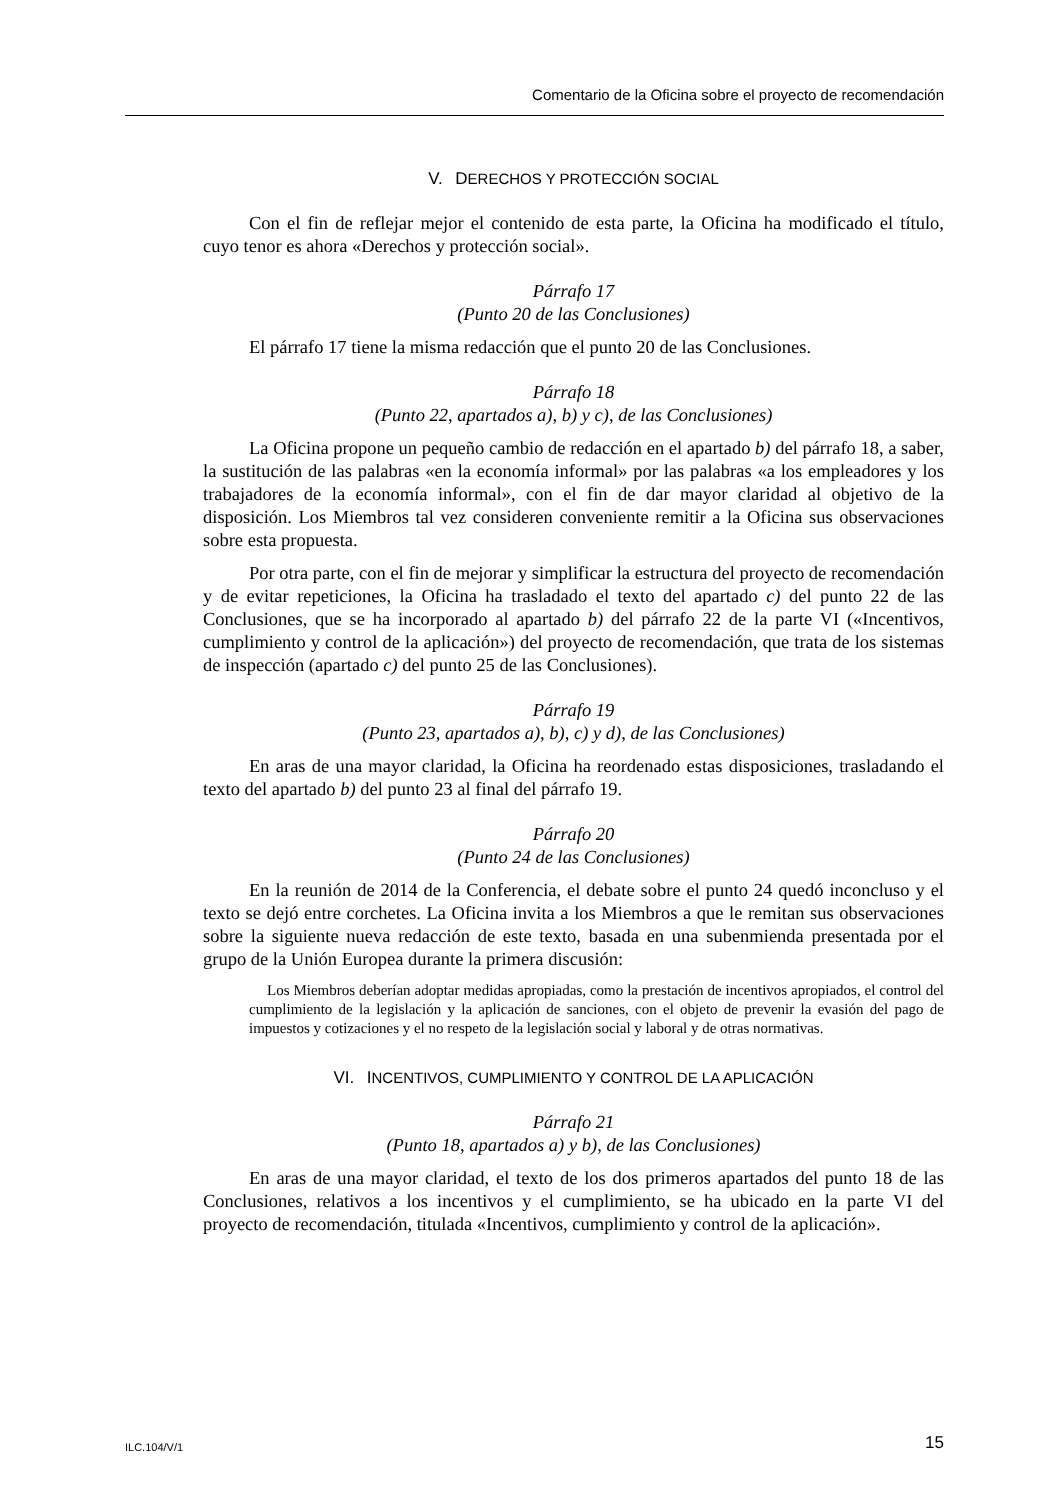Comentario de la Oficina sobre el proyecto de recomendación
V. DERECHOS Y PROTECCIÓN SOCIAL
Con el fin de reflejar mejor el contenido de esta parte, la Oficina ha modificado el título, cuyo tenor es ahora «Derechos y protección social».
Párrafo 17
(Punto 20 de las Conclusiones)
El párrafo 17 tiene la misma redacción que el punto 20 de las Conclusiones.
Párrafo 18
(Punto 22, apartados a), b) y c), de las Conclusiones)
La Oficina propone un pequeño cambio de redacción en el apartado b) del párrafo 18, a saber, la sustitución de las palabras «en la economía informal» por las palabras «a los empleadores y los trabajadores de la economía informal», con el fin de dar mayor claridad al objetivo de la disposición. Los Miembros tal vez consideren conveniente remitir a la Oficina sus observaciones sobre esta propuesta.
Por otra parte, con el fin de mejorar y simplificar la estructura del proyecto de recomendación y de evitar repeticiones, la Oficina ha trasladado el texto del apartado c) del punto 22 de las Conclusiones, que se ha incorporado al apartado b) del párrafo 22 de la parte VI («Incentivos, cumplimiento y control de la aplicación») del proyecto de recomendación, que trata de los sistemas de inspección (apartado c) del punto 25 de las Conclusiones).
Párrafo 19
(Punto 23, apartados a), b), c) y d), de las Conclusiones)
En aras de una mayor claridad, la Oficina ha reordenado estas disposiciones, trasladando el texto del apartado b) del punto 23 al final del párrafo 19.
Párrafo 20
(Punto 24 de las Conclusiones)
En la reunión de 2014 de la Conferencia, el debate sobre el punto 24 quedó inconcluso y el texto se dejó entre corchetes. La Oficina invita a los Miembros a que le remitan sus observaciones sobre la siguiente nueva redacción de este texto, basada en una subenmienda presentada por el grupo de la Unión Europea durante la primera discusión:
Los Miembros deberían adoptar medidas apropiadas, como la prestación de incentivos apropiados, el control del cumplimiento de la legislación y la aplicación de sanciones, con el objeto de prevenir la evasión del pago de impuestos y cotizaciones y el no respeto de la legislación social y laboral y de otras normativas.
VI. INCENTIVOS, CUMPLIMIENTO Y CONTROL DE LA APLICACIÓN
Párrafo 21
(Punto 18, apartados a) y b), de las Conclusiones)
En aras de una mayor claridad, el texto de los dos primeros apartados del punto 18 de las Conclusiones, relativos a los incentivos y el cumplimiento, se ha ubicado en la parte VI del proyecto de recomendación, titulada «Incentivos, cumplimiento y control de la aplicación».
ILC.104/V/1 15